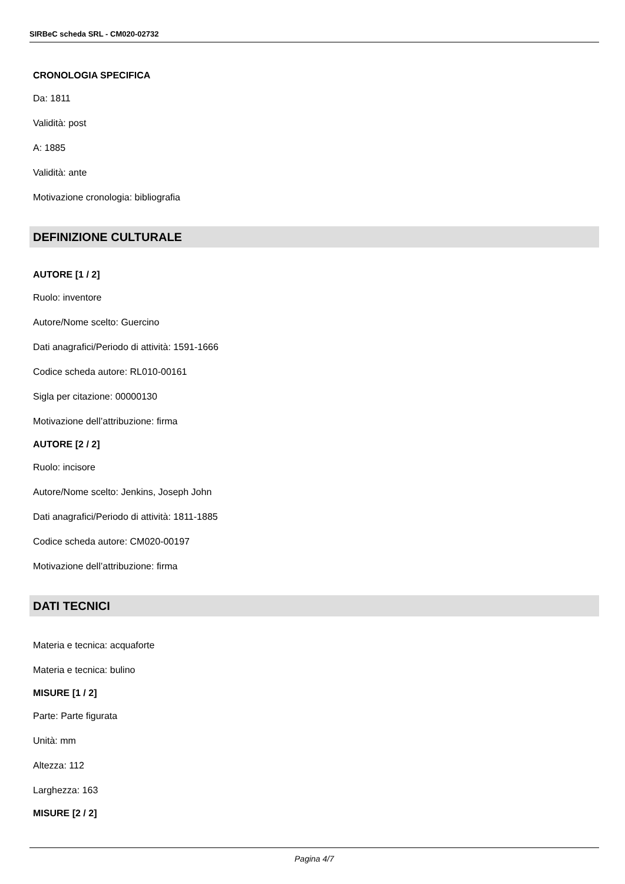SIRBeC scheda SRL - CM020-02732
CRONOLOGIA SPECIFICA
Da: 1811
Validità: post
A: 1885
Validità: ante
Motivazione cronologia: bibliografia
DEFINIZIONE CULTURALE
AUTORE [1 / 2]
Ruolo: inventore
Autore/Nome scelto: Guercino
Dati anagrafici/Periodo di attività: 1591-1666
Codice scheda autore: RL010-00161
Sigla per citazione: 00000130
Motivazione dell’attribuzione: firma
AUTORE [2 / 2]
Ruolo: incisore
Autore/Nome scelto: Jenkins, Joseph John
Dati anagrafici/Periodo di attività: 1811-1885
Codice scheda autore: CM020-00197
Motivazione dell’attribuzione: firma
DATI TECNICI
Materia e tecnica: acquaforte
Materia e tecnica: bulino
MISURE [1 / 2]
Parte: Parte figurata
Unità: mm
Altezza: 112
Larghezza: 163
MISURE [2 / 2]
Pagina 4/7